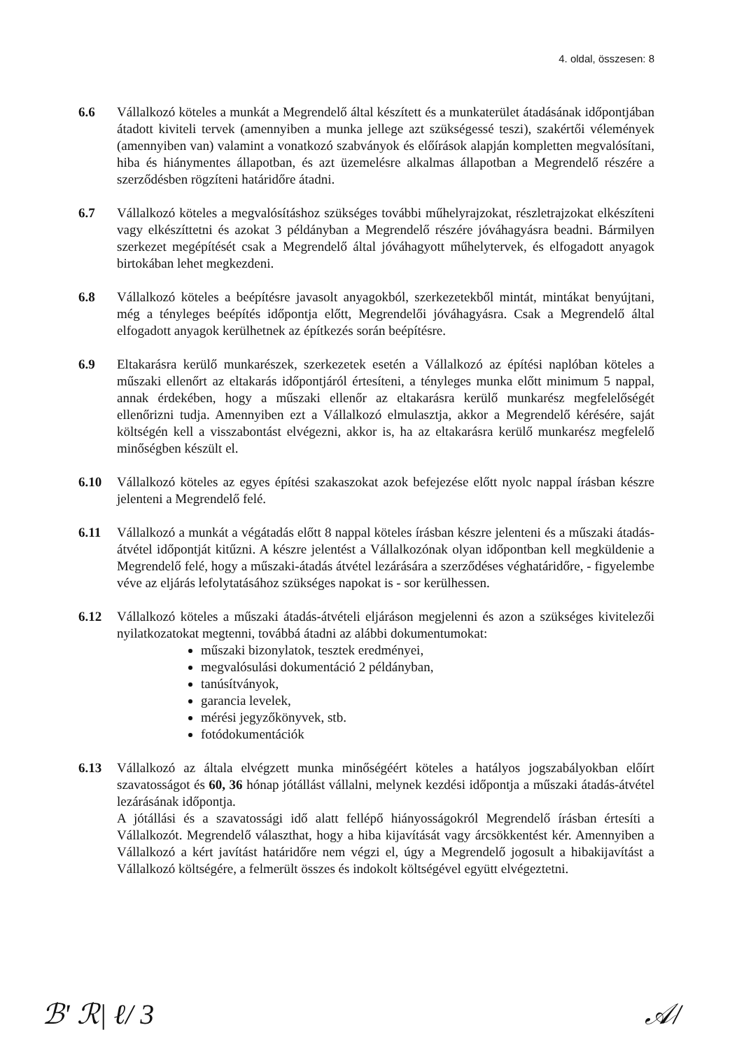4. oldal, összesen: 8
6.6 Vállalkozó köteles a munkát a Megrendelő által készített és a munkaterület átadásának időpontjában átadott kiviteli tervek (amennyiben a munka jellege azt szükségessé teszi), szakértői vélemények (amennyiben van) valamint a vonatkozó szabványok és előírások alapján kompletten megvalósítani, hiba és hiánymentes állapotban, és azt üzemelésre alkalmas állapotban a Megrendelő részére a szerződésben rögzíteni határidőre átadni.
6.7 Vállalkozó köteles a megvalósításhoz szükséges további műhelyrajzokat, részletrajzokat elkészíteni vagy elkészíttetni és azokat 3 példányban a Megrendelő részére jóváhagyásra beadni. Bármilyen szerkezet megépítését csak a Megrendelő által jóváhagyott műhelytervek, és elfogadott anyagok birtokában lehet megkezdeni.
6.8 Vállalkozó köteles a beépítésre javasolt anyagokból, szerkezetekből mintát, mintákat benyújtani, még a tényleges beépítés időpontja előtt, Megrendelői jóváhagyásra. Csak a Megrendelő által elfogadott anyagok kerülhetnek az építkezés során beépítésre.
6.9 Eltakarásra kerülő munkarészek, szerkezetek esetén a Vállalkozó az építési naplóban köteles a műszaki ellenőrt az eltakarás időpontjáról értesíteni, a tényleges munka előtt minimum 5 nappal, annak érdekében, hogy a műszaki ellenőr az eltakarásra kerülő munkarész megfelelőségét ellenőrizni tudja. Amennyiben ezt a Vállalkozó elmulasztja, akkor a Megrendelő kérésére, saját költségén kell a visszabontást elvégezni, akkor is, ha az eltakarásra kerülő munkarész megfelelő minőségben készült el.
6.10 Vállalkozó köteles az egyes építési szakaszokat azok befejezése előtt nyolc nappal írásban készre jelenteni a Megrendelő felé.
6.11 Vállalkozó a munkát a végátadás előtt 8 nappal köteles írásban készre jelenteni és a műszaki átadás-átvétel időpontját kitűzni. A készre jelentést a Vállalkozónak olyan időpontban kell megküldenie a Megrendelő felé, hogy a műszaki-átadás átvétel lezárására a szerződéses véghatáridőre, - figyelembe véve az eljárás lefolytatásához szükséges napokat is - sor kerülhessen.
6.12 Vállalkozó köteles a műszaki átadás-átvételi eljáráson megjelenni és azon a szükséges kivitelezői nyilatkozatokat megtenni, továbbá átadni az alábbi dokumentumokat:
műszaki bizonylatok, tesztek eredményei,
megvalósulási dokumentáció 2 példányban,
tanúsítványok,
garancia levelek,
mérési jegyzőkönyvek, stb.
fotódokumentációk
6.13 Vállalkozó az általa elvégzett munka minőségéért köteles a hatályos jogszabályokban előírt szavatosságot és 60, 36 hónap jótállást vállalni, melynek kezdési időpontja a műszaki átadás-átvétel lezárásának időpontja.
A jótállási és a szavatossági idő alatt fellépő hiányosságokról Megrendelő írásban értesíti a Vállalkozót. Megrendelő választhat, hogy a hiba kijavítását vagy árcsökkentést kér. Amennyiben a Vállalkozó a kért javítást határidőre nem végzi el, úgy a Megrendelő jogosult a hibakijavítást a Vállalkozó költségére, a felmerült összes és indokolt költségével együtt elvégeztetni.
ℬ' ℛ| ℓ/ 3 𝒜/